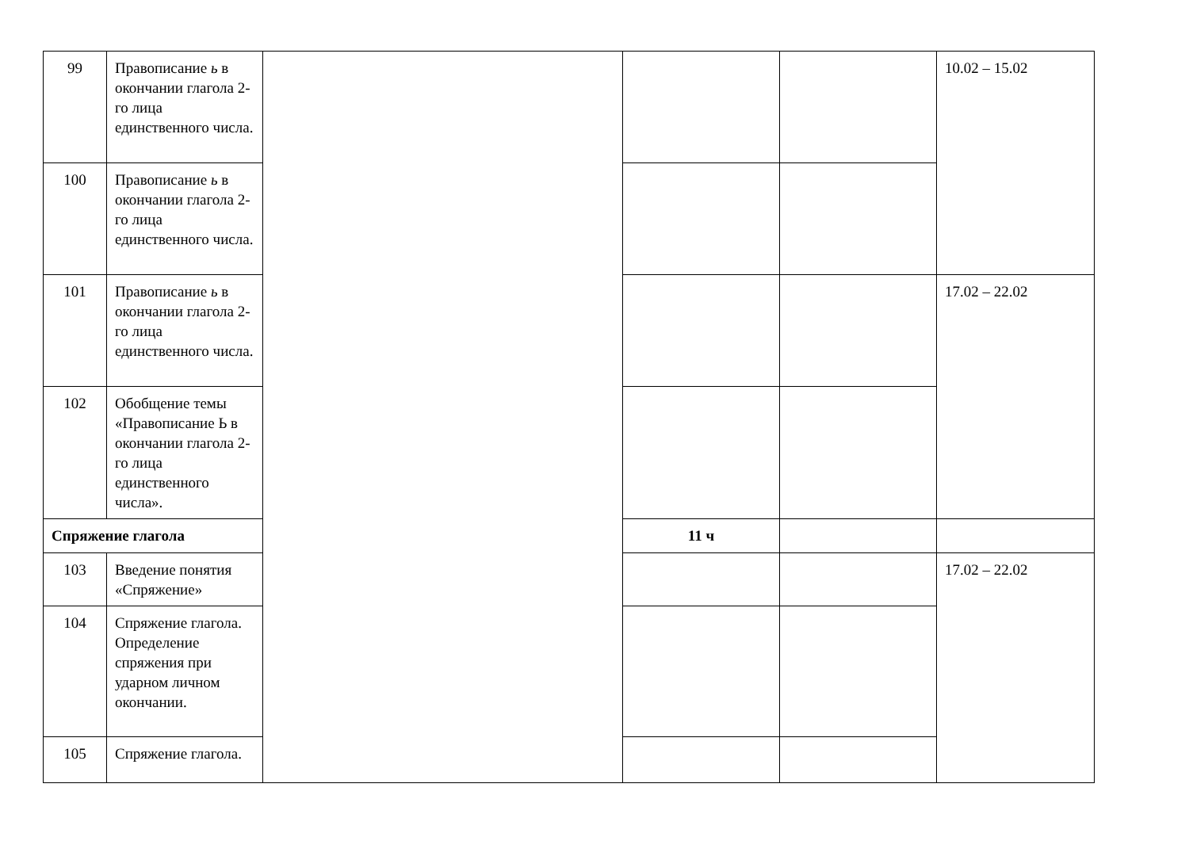| 99 | Правописание ь в окончании глагола 2-го лица единственного числа. | | | | 10.02 – 15.02 |
| 100 | Правописание ь в окончании глагола 2-го лица единственного числа. | | | | |
| 101 | Правописание ь в окончании глагола 2-го лица единственного числа. | | | | 17.02 – 22.02 |
| 102 | Обобщение темы «Правописание Ь в окончании глагола 2-го лица единственного числа». | | | | |
| Спряжение глагола | | | 11 ч | | |
| 103 | Введение понятия «Спряжение» | | | | 17.02 – 22.02 |
| 104 | Спряжение глагола. Определение спряжения при ударном личном окончании. | | | | |
| 105 | Спряжение глагола. | | | | |